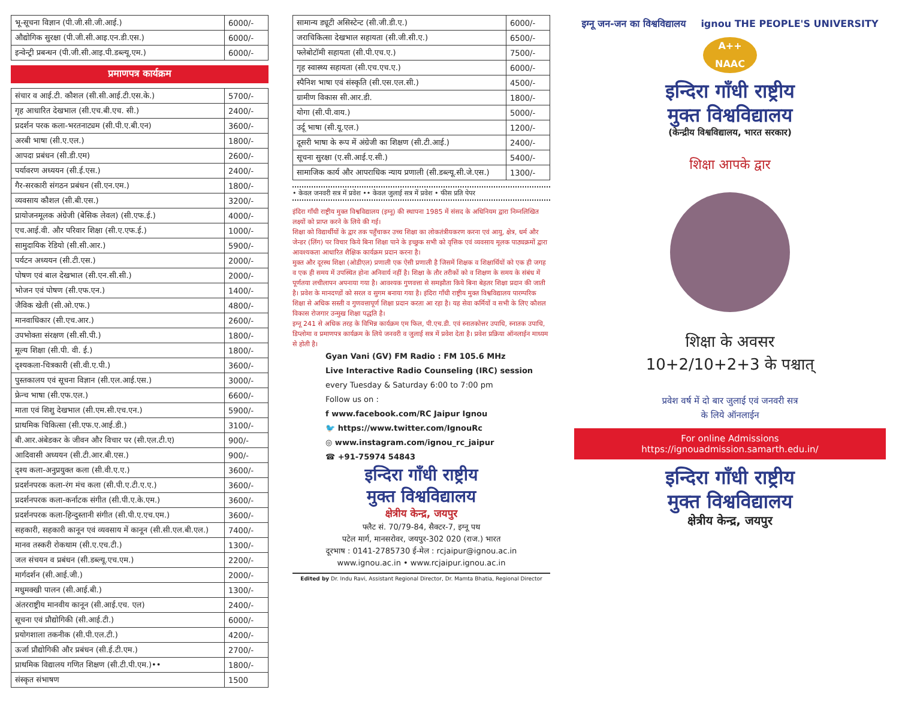| भू-सूचना विज्ञान (पी.जी.सी.जी.आई.) | 6000/- |
| औद्योगिक सुरक्षा (पी.जी.सी.आइ.एन.डी.एस.) | 6000/- |
| इन्वेन्ट्री प्रबन्धन (पी.जी.सी.आइ.पी.डब्ल्यू.एम.) | 6000/- |
प्रमाणपत्र कार्यक्रम
| संचार व आई.टी. कौशल (सी.सी.आई.टी.एस.के.) | 5700/- |
| गृह आधारित देखभाल (सी.एच.बी.एच. सी.) | 2400/- |
| प्रदर्शन परक कला-भरतनाट्यम (सी.पी.ए.बी.एन) | 3600/- |
| अरबी भाषा (सी.ए.एल.) | 1800/- |
| आपदा प्रबंधन (सी.डी.एम) | 2600/- |
| पर्यावरण अध्ययन (सी.ई.एस.) | 2400/- |
| गैर-सरकारी संगठन प्रबंधन (सी.एन.एम.) | 1800/- |
| व्यवसाय कौशल (सी.बी.एस.) | 3200/- |
| प्रायोजनमूलक अंग्रेजी (बेसिक लेवल) (सी.एफ.ई.) | 4000/- |
| एच.आई.वी. और परिवार शिक्षा (सी.ए.एफ.ई.) | 1000/- |
| सामुदायिक रेडियो (सी.सी.आर.) | 5900/- |
| पर्यटन अध्ययन (सी.टी.एस.) | 2000/- |
| पोषण एवं बाल देखभाल (सी.एन.सी.सी.) | 2000/- |
| भोजन एवं पोषण (सी.एफ.एन.) | 1400/- |
| जैविक खेती (सी.ओ.एफ.) | 4800/- |
| मानवाधिकार (सी.एच.आर.) | 2600/- |
| उपभोक्ता संरक्षण (सी.सी.पी.) | 1800/- |
| मूल्य शिक्षा (सी.पी. वी. ई.) | 1800/- |
| दृश्यकला-चित्रकारी (सी.वी.ए.पी.) | 3600/- |
| पुस्तकालय एवं सूचना विज्ञान (सी.एल.आई.एस.) | 3000/- |
| फ्रेन्च भाषा (सी.एफ.एल.) | 6600/- |
| माता एवं शिशु देखभाल (सी.एम.सी.एच.एन.) | 5900/- |
| प्राथमिक चिकित्सा (सी.एफ.ए.आई.डी.) | 3100/- |
| बी.आर.अंबेडकर के जीवन और विचार पर (सी.एल.टी.ए) | 900/- |
| आदिवासी अध्ययन (सी.टी.आर.बी.एस.) | 900/- |
| दृश्य कला-अनुप्रयुक्त कला (सी.वी.ए.ए.) | 3600/- |
| प्रदर्शनपरक कला-रंग मंच कला (सी.पी.ए.टी.ए.ए.) | 3600/- |
| प्रदर्शनपरक कला-कर्नाटक संगीत (सी.पी.ए.के.एम.) | 3600/- |
| प्रदर्शनपरक कला-हिन्दुस्तानी संगीत (सी.पी.ए.एच.एम.) | 3600/- |
| सहकारी, सहकारी कानून एवं व्यवसाय में कानून (सी.सी.एल.बी.एल.) | 7400/- |
| मानव तस्करी रोकथाम (सी.ए.एच.टी.) | 1300/- |
| जल संचयन व प्रबंधन (सी.डब्ल्यू.एच.एम.) | 2200/- |
| मार्गदर्शन (सी.आई.जी.) | 2000/- |
| मधुमक्खी पालन (सी.आई.बी.) | 1300/- |
| अंतरराष्ट्रीय मानवीय कानून (सी.आई.एच. एल) | 2400/- |
| सूचना एवं प्रौद्योगिकी (सी.आई.टी.) | 6000/- |
| प्रयोगशाला तकनीक (सी.पी.एल.टी.) | 4200/- |
| ऊर्जा प्रौद्योगिकी और प्रबंधन (सी.ई.टी.एम.) | 2700/- |
| प्राथमिक विद्यालय गणित शिक्षण (सी.टी.पी.एम.)•• | 1800/- |
| संस्कृत संभाषण | 1500 |
| सामान्य ड्यूटी असिस्टेन्ट (सी.जी.डी.ए.) | 6000/- |
| जराचिकित्सा देखभाल सहायता (सी.जी.सी.ए.) | 6500/- |
| फ्लेबोटॉमी सहायता (सी.पी.एच.ए.) | 7500/- |
| गृह स्वास्थ्य सहायता (सी.एच.एच.ए.) | 6000/- |
| स्पैनिश भाषा एवं संस्कृति (सी.एस.एल.सी.) | 4500/- |
| ग्रामीण विकास सी.आर.डी. | 1800/- |
| योगा (सी.पी.वाय.) | 5000/- |
| उर्दू भाषा (सी.यू.एल.) | 1200/- |
| दूसरी भाषा के रूप में अंग्रेजी का शिक्षण (सी.टी.आई.) | 2400/- |
| सूचना सुरक्षा (ए.सी.आई.ए.सी.) | 5400/- |
| सामाजिक कार्य और आपराधिक न्याय प्रणाली (सी.डब्ल्यू.सी.जे.एस.) | 1300/- |
• केवल जनवरी सत्र में प्रवेश •• केवल जुलाई सत्र में प्रवेश • फीस प्रति पेपर
इंदिरा गाँधी राष्ट्रीय मुक्त विश्वविद्यालय (इग्नू) की स्थापना 1985 में संसद के अधिनियम द्वारा निम्नलिखित लक्ष्यों को प्राप्त करने के लिये की गई।
शिक्षा को विद्यार्थीयों के द्वार तक पहुँचाकर उच्च शिक्षा का लोकतंत्रीयकरण करना एवं आयु, क्षेत्र, धर्म और जेन्डर (लिंग) पर विचार किये बिना शिक्षा पाने के इच्छुक सभी को वृत्तिक एवं व्यवसाय मूलक पाठ्यक्रमों द्वारा आवश्यकता आधारित शैक्षिक कार्यक्रम प्रदान करना है।
मुक्त और दूरस्थ शिक्षा (ओडीएल) प्रणाली एक ऐसी प्रणाली है जिसमें शिक्षक व शिक्षार्थियों को एक ही जगह व एक ही समय में उपस्थित होना अनिवार्य नहीं है। शिक्षा के तौर तरीकों को व शिक्षण के समय के संबंध में पूर्णतया लचीलापन अपनाया गया है। आवश्यक गुणवत्ता से समझौता किये बिना बेहतर शिक्षा प्रदान की जाती है। प्रवेश के मानदण्डों को सरल व सुगम बनाया गया है। इंदिरा गाँधी राष्ट्रीय मुक्त विश्वविद्यालय पारम्परिक शिक्षा से अधिक सस्ती व गुणवत्तापूर्ण शिक्षा प्रदान करता आ रहा है। यह सेवा कर्मियों व सभी के लिए कौशल विकास रोजगार उन्मुख शिक्षा पद्धति है।
इग्नू 241 से अधिक तरह के विभिन्न कार्यक्रम एम फिल, पी.एच.डी. एवं स्नातकोत्तर उपाधि, स्नातक उपाधि, डिप्लोमा व प्रमाणपत्र कार्यक्रम के लिये जनवरी व जुलाई सत्र में प्रवेश देता है। प्रवेश प्रक्रिया ऑनलाईन माध्यम से होती है।
Gyan Vani (GV) FM Radio : FM 105.6 MHz
Live Interactive Radio Counseling (IRC) session
every Tuesday & Saturday 6:00 to 7:00 pm
Follow us on :
f www.facebook.com/RC Jaipur Ignou
🐦 https://www.twitter.com/IgnouRc
◎ www.instagram.com/ignou_rc_jaipur
☎ +91-75974 54843
इन्दिरा गाँधी राष्ट्रीय
मुक्त विश्वविद्यालय
क्षेत्रीय केन्द्र, जयपुर
फ्लैट सं. 70/79-84, सैक्टर-7, इग्नू पथ
पटेल मार्ग, मानसरोवर, जयपुर-302 020 (राज.) भारत
दूरभाष : 0141-2785730 ई-मेल : rcjaipur@ignou.ac.in
www.ignou.ac.in • www.rcjaipur.ignou.ac.in
Edited by Dr. Indu Ravi, Assistant Regional Director, Dr. Mamta Bhatia, Regional Director
इग्नू जन-जन का विश्वविद्यालय ignou THE PEOPLE'S UNIVERSITY
A++
NAAC
इन्दिरा गाँधी राष्ट्रीय
मुक्त विश्वविद्यालय
(केन्द्रीय विश्वविद्यालय, भारत सरकार)
शिक्षा आपके द्वार
शिक्षा के अवसर
10+2/10+2+3 के पश्चात्
प्रवेश वर्ष में दो बार जुलाई एवं जनवरी सत्र
के लिये ऑनलाईन
For online Admissions
https://ignouadmission.samarth.edu.in/
इन्दिरा गाँधी राष्ट्रीय
मुक्त विश्वविद्यालय
क्षेत्रीय केन्द्र, जयपुर